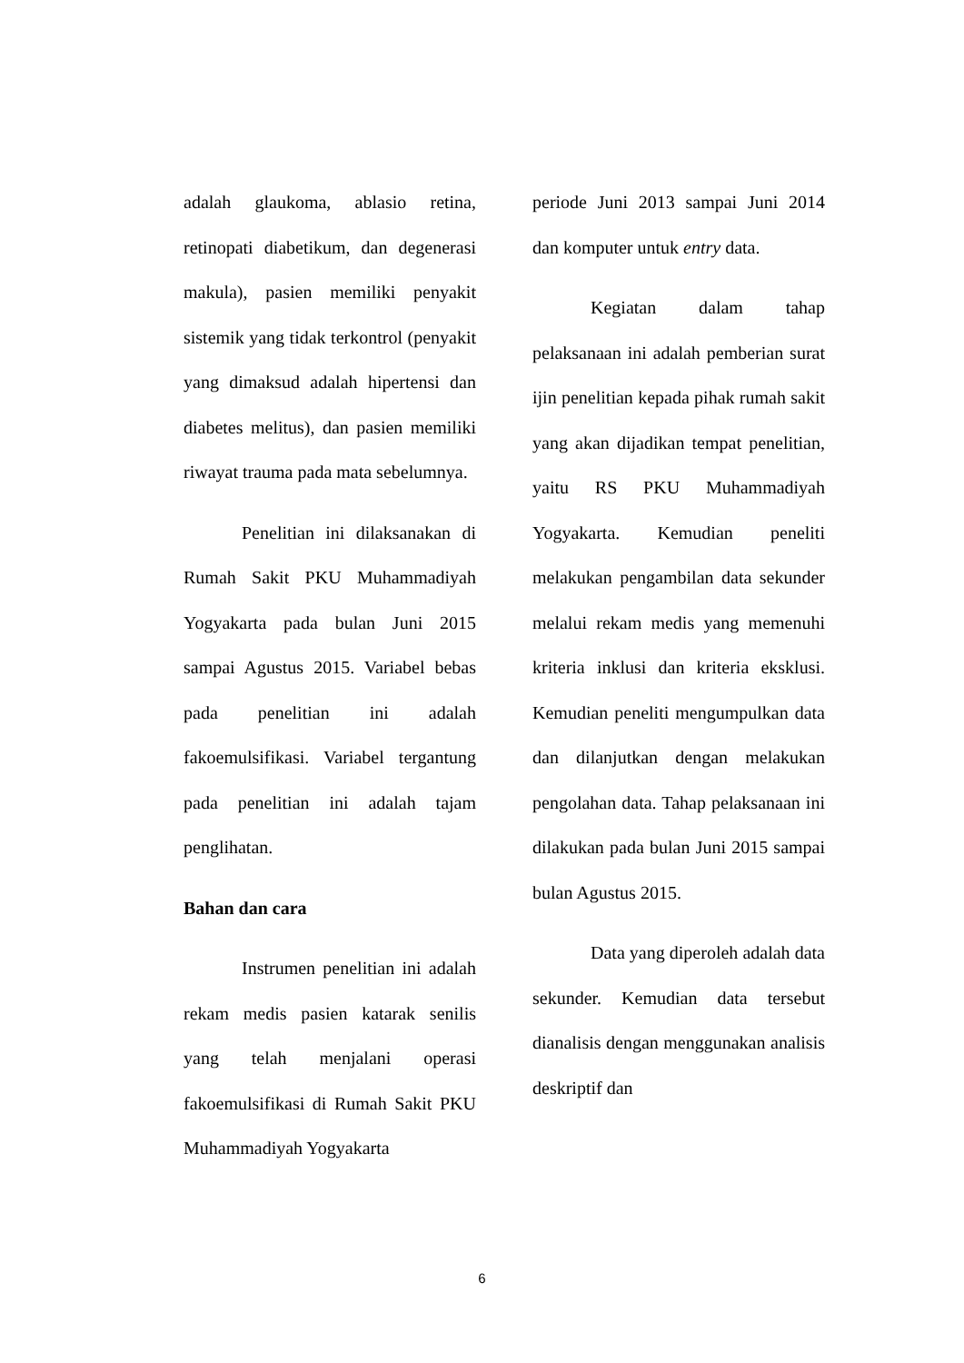adalah glaukoma, ablasio retina, retinopati diabetikum, dan degenerasi makula), pasien memiliki penyakit sistemik yang tidak terkontrol (penyakit yang dimaksud adalah hipertensi dan diabetes melitus), dan pasien memiliki riwayat trauma pada mata sebelumnya.
Penelitian ini dilaksanakan di Rumah Sakit PKU Muhammadiyah Yogyakarta pada bulan Juni 2015 sampai Agustus 2015. Variabel bebas pada penelitian ini adalah fakoemulsifikasi. Variabel tergantung pada penelitian ini adalah tajam penglihatan.
Bahan dan cara
Instrumen penelitian ini adalah rekam medis pasien katarak senilis yang telah menjalani operasi fakoemulsifikasi di Rumah Sakit PKU Muhammadiyah Yogyakarta
periode Juni 2013 sampai Juni 2014 dan komputer untuk entry data.
Kegiatan dalam tahap pelaksanaan ini adalah pemberian surat ijin penelitian kepada pihak rumah sakit yang akan dijadikan tempat penelitian, yaitu RS PKU Muhammadiyah Yogyakarta. Kemudian peneliti melakukan pengambilan data sekunder melalui rekam medis yang memenuhi kriteria inklusi dan kriteria eksklusi. Kemudian peneliti mengumpulkan data dan dilanjutkan dengan melakukan pengolahan data. Tahap pelaksanaan ini dilakukan pada bulan Juni 2015 sampai bulan Agustus 2015.
Data yang diperoleh adalah data sekunder. Kemudian data tersebut dianalisis dengan menggunakan analisis deskriptif dan
6